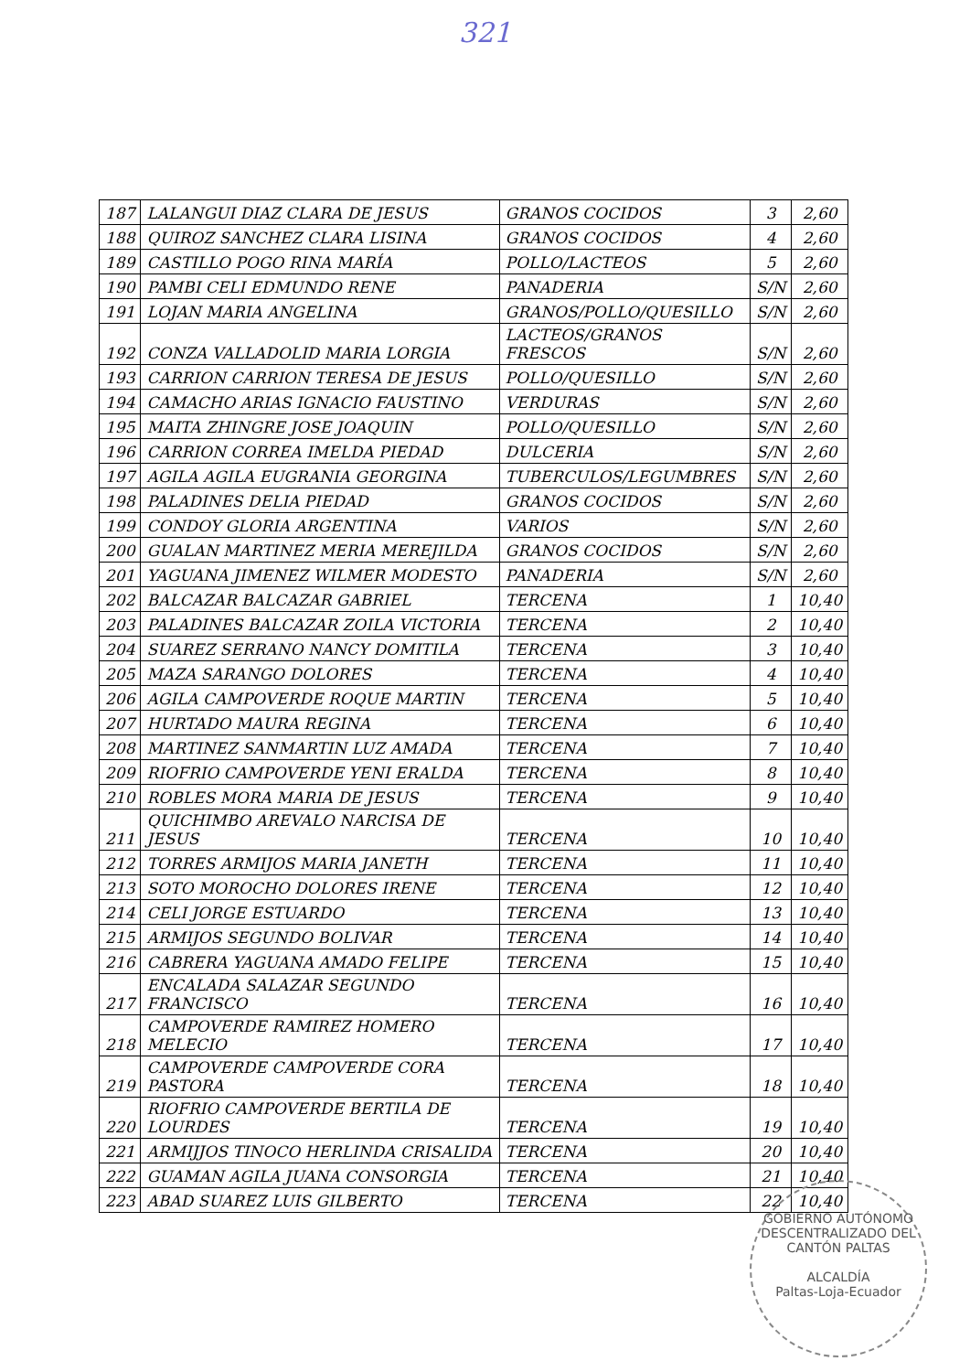321
| 187 | LALANGUI DIAZ CLARA DE JESUS | GRANOS COCIDOS | 3 | 2,60 |
| 188 | QUIROZ SANCHEZ CLARA LISINA | GRANOS COCIDOS | 4 | 2,60 |
| 189 | CASTILLO POGO RINA MARÍA | POLLO/LACTEOS | 5 | 2,60 |
| 190 | PAMBI CELI EDMUNDO RENE | PANADERIA | S/N | 2,60 |
| 191 | LOJAN MARIA ANGELINA | GRANOS/POLLO/QUESILLO | S/N | 2,60 |
| 192 | CONZA VALLADOLID MARIA LORGIA | LACTEOS/GRANOS FRESCOS | S/N | 2,60 |
| 193 | CARRION CARRION TERESA DE JESUS | POLLO/QUESILLO | S/N | 2,60 |
| 194 | CAMACHO ARIAS IGNACIO FAUSTINO | VERDURAS | S/N | 2,60 |
| 195 | MAITA ZHINGRE JOSE JOAQUIN | POLLO/QUESILLO | S/N | 2,60 |
| 196 | CARRION CORREA IMELDA PIEDAD | DULCERIA | S/N | 2,60 |
| 197 | AGILA AGILA EUGRANIA GEORGINA | TUBERCULOS/LEGUMBRES | S/N | 2,60 |
| 198 | PALADINES DELIA PIEDAD | GRANOS COCIDOS | S/N | 2,60 |
| 199 | CONDOY GLORIA ARGENTINA | VARIOS | S/N | 2,60 |
| 200 | GUALAN MARTINEZ MERIA MEREJILDA | GRANOS COCIDOS | S/N | 2,60 |
| 201 | YAGUANA JIMENEZ WILMER MODESTO | PANADERIA | S/N | 2,60 |
| 202 | BALCAZAR BALCAZAR GABRIEL | TERCENA | 1 | 10,40 |
| 203 | PALADINES BALCAZAR ZOILA VICTORIA | TERCENA | 2 | 10,40 |
| 204 | SUAREZ SERRANO NANCY DOMITILA | TERCENA | 3 | 10,40 |
| 205 | MAZA SARANGO DOLORES | TERCENA | 4 | 10,40 |
| 206 | AGILA CAMPOVERDE ROQUE MARTIN | TERCENA | 5 | 10,40 |
| 207 | HURTADO MAURA REGINA | TERCENA | 6 | 10,40 |
| 208 | MARTINEZ SANMARTIN LUZ AMADA | TERCENA | 7 | 10,40 |
| 209 | RIOFRIO CAMPOVERDE YENI ERALDA | TERCENA | 8 | 10,40 |
| 210 | ROBLES MORA MARIA DE JESUS | TERCENA | 9 | 10,40 |
| 211 | QUICHIMBO AREVALO NARCISA DE JESUS | TERCENA | 10 | 10,40 |
| 212 | TORRES ARMIJOS MARIA JANETH | TERCENA | 11 | 10,40 |
| 213 | SOTO MOROCHO DOLORES IRENE | TERCENA | 12 | 10,40 |
| 214 | CELI JORGE ESTUARDO | TERCENA | 13 | 10,40 |
| 215 | ARMIJOS SEGUNDO BOLIVAR | TERCENA | 14 | 10,40 |
| 216 | CABRERA YAGUANA AMADO FELIPE | TERCENA | 15 | 10,40 |
| 217 | ENCALADA SALAZAR SEGUNDO FRANCISCO | TERCENA | 16 | 10,40 |
| 218 | CAMPOVERDE RAMIREZ HOMERO MELECIO | TERCENA | 17 | 10,40 |
| 219 | CAMPOVERDE CAMPOVERDE CORA PASTORA | TERCENA | 18 | 10,40 |
| 220 | RIOFRIO CAMPOVERDE BERTILA DE LOURDES | TERCENA | 19 | 10,40 |
| 221 | ARMIJJOS TINOCO HERLINDA CRISALIDA | TERCENA | 20 | 10,40 |
| 222 | GUAMAN AGILA JUANA CONSORGIA | TERCENA | 21 | 10,40 |
| 223 | ABAD SUAREZ LUIS GILBERTO | TERCENA | 22 | 10,40 |
GOBIERNO AUTÓNOMO DESCENTRALIZADO DEL CANTÓN PALTAS
ALCALDÍA
Paltas-Loja-Ecuador